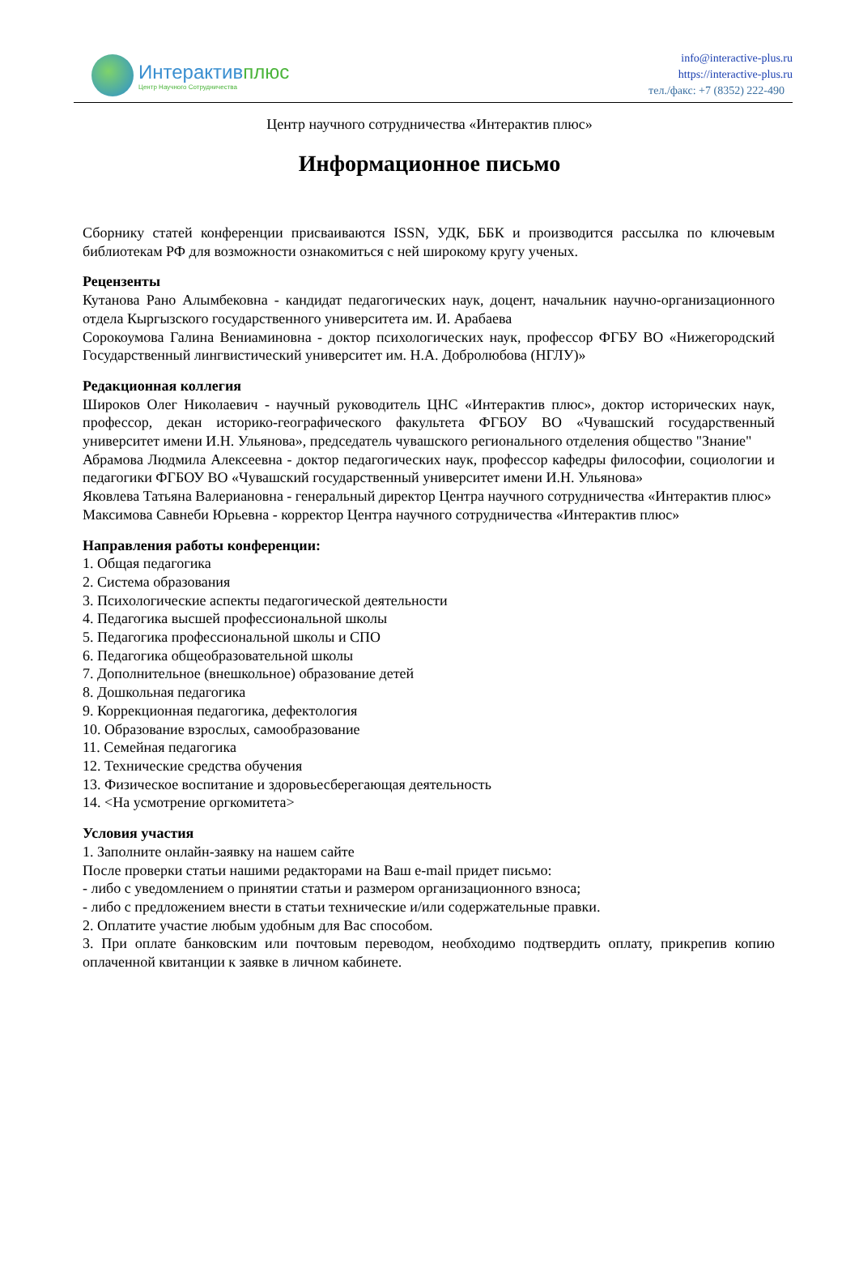Интерактивплюс
Центр Научного Сотрудничества
info@interactive-plus.ru
https://interactive-plus.ru
тел./факс: +7 (8352) 222-490
Центр научного сотрудничества «Интерактив плюс»
Информационное письмо
Сборнику статей конференции присваиваются ISSN, УДК, ББК и производится рассылка по ключевым библиотекам РФ для возможности ознакомиться с ней широкому кругу ученых.
Рецензенты
Кутанова Рано Алымбековна - кандидат педагогических наук, доцент, начальник научно-организационного отдела Кыргызского государственного университета им. И. Арабаева
Сорокоумова Галина Вениаминовна - доктор психологических наук, профессор ФГБУ ВО «Нижегородский Государственный лингвистический университет им. Н.А. Добролюбова (НГЛУ)»
Редакционная коллегия
Широков Олег Николаевич - научный руководитель ЦНС «Интерактив плюс», доктор исторических наук, профессор, декан историко-географического факультета ФГБОУ ВО «Чувашский государственный университет имени И.Н. Ульянова», председатель чувашского регионального отделения общество "Знание"
Абрамова Людмила Алексеевна - доктор педагогических наук, профессор кафедры философии, социологии и педагогики ФГБОУ ВО «Чувашский государственный университет имени И.Н. Ульянова»
Яковлева Татьяна Валериановна - генеральный директор Центра научного сотрудничества «Интерактив плюс»
Максимова Савнеби Юрьевна - корректор Центра научного сотрудничества «Интерактив плюс»
Направления работы конференции:
1. Общая педагогика
2. Система образования
3. Психологические аспекты педагогической деятельности
4. Педагогика высшей профессиональной школы
5. Педагогика профессиональной школы и СПО
6. Педагогика общеобразовательной школы
7. Дополнительное (внешкольное) образование детей
8. Дошкольная педагогика
9. Коррекционная педагогика, дефектология
10. Образование взрослых, самообразование
11. Семейная педагогика
12. Технические средства обучения
13. Физическое воспитание и здоровьесберегающая деятельность
14. <На усмотрение оргкомитета>
Условия участия
1. Заполните онлайн-заявку на нашем сайте
После проверки статьи нашими редакторами на Ваш e-mail придет письмо:
- либо с уведомлением о принятии статьи и размером организационного взноса;
- либо с предложением внести в статьи технические и/или содержательные правки.
2. Оплатите участие любым удобным для Вас способом.
3. При оплате банковским или почтовым переводом, необходимо подтвердить оплату, прикрепив копию оплаченной квитанции к заявке в личном кабинете.